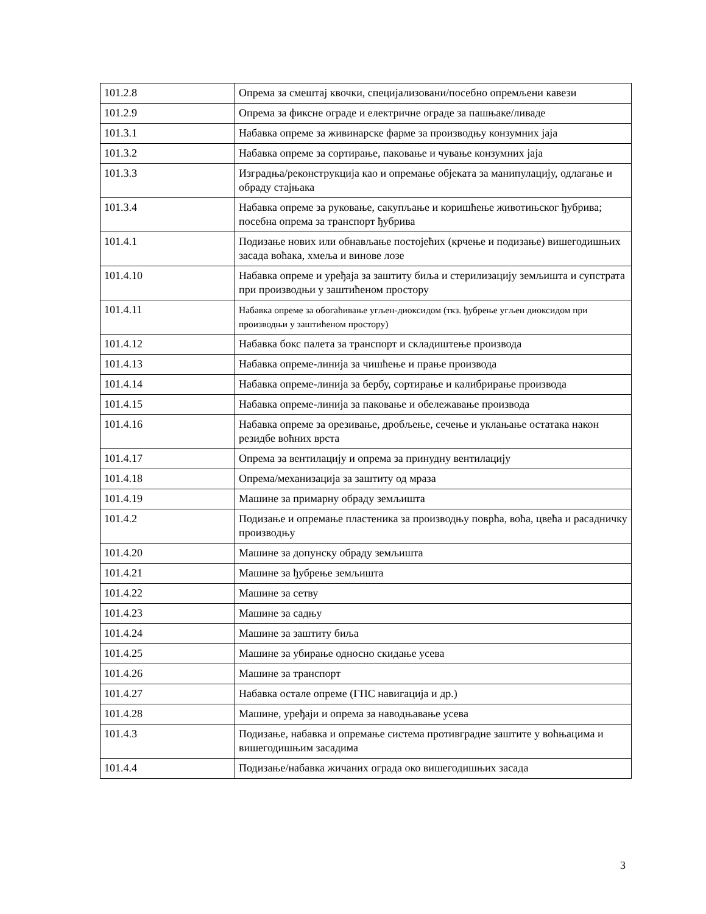| 101.2.8 | Опрема за смештај квочки, специјализовани/посебно опремљени кавези |
| 101.2.9 | Опрема за фиксне ограде и електричне ограде за пашњаке/ливаде |
| 101.3.1 | Набавка опреме за живинарске фарме за производњу конзумних јаја |
| 101.3.2 | Набавка опреме за сортирање, паковање и чување конзумних јаја |
| 101.3.3 | Изградња/реконструкција као и опремање објеката за манипулацију, одлагање и обраду стајњака |
| 101.3.4 | Набавка опреме за руковање, сакупљање и коришћење животињског ђубрива; посебна опрема за транспорт ђубрива |
| 101.4.1 | Подизање нових или обнављање постојећих (крчење и подизање) вишегодишњих засада воћака, хмеља и винове лозе |
| 101.4.10 | Набавка опреме и уређаја за заштиту биља и стерилизацију земљишта и супстрата при производњи у заштићеном простору |
| 101.4.11 | Набавка опреме за обогаћивање угљен-диоксидом (ткз. ђубрење угљен диоксидом при производњи у заштићеном простору) |
| 101.4.12 | Набавка бокс палета за транспорт и складиштење производа |
| 101.4.13 | Набавка опреме-линија за чишћење и прање производа |
| 101.4.14 | Набавка опреме-линија за бербу, сортирање и калибрирање производа |
| 101.4.15 | Набавка опреме-линија за паковање и обележавање производа |
| 101.4.16 | Набавка опреме за орезивање, дробљење, сечење и уклањање остатака након резидбе воћних врста |
| 101.4.17 | Опрема за вентилацију и опрема за принудну вентилацију |
| 101.4.18 | Опрема/механизација за заштиту од мраза |
| 101.4.19 | Машине за примарну обраду земљишта |
| 101.4.2 | Подизање и опремање пластеника за производњу поврћа, воћа, цвећа и расадничку производњу |
| 101.4.20 | Машине за допунску обраду земљишта |
| 101.4.21 | Машине за ђубрење земљишта |
| 101.4.22 | Машине за сетву |
| 101.4.23 | Машине за садњу |
| 101.4.24 | Машине за заштиту биља |
| 101.4.25 | Машине за убирање односно скидање усева |
| 101.4.26 | Машине за транспорт |
| 101.4.27 | Набавка остале опреме (ГПС навигација и др.) |
| 101.4.28 | Машине, уређаји и опрема за наводњавање усева |
| 101.4.3 | Подизање, набавка и опремање система противградне заштите у воћњацима и вишегодишњим засадима |
| 101.4.4 | Подизање/набавка жичаних ограда око вишегодишњих засада |
3